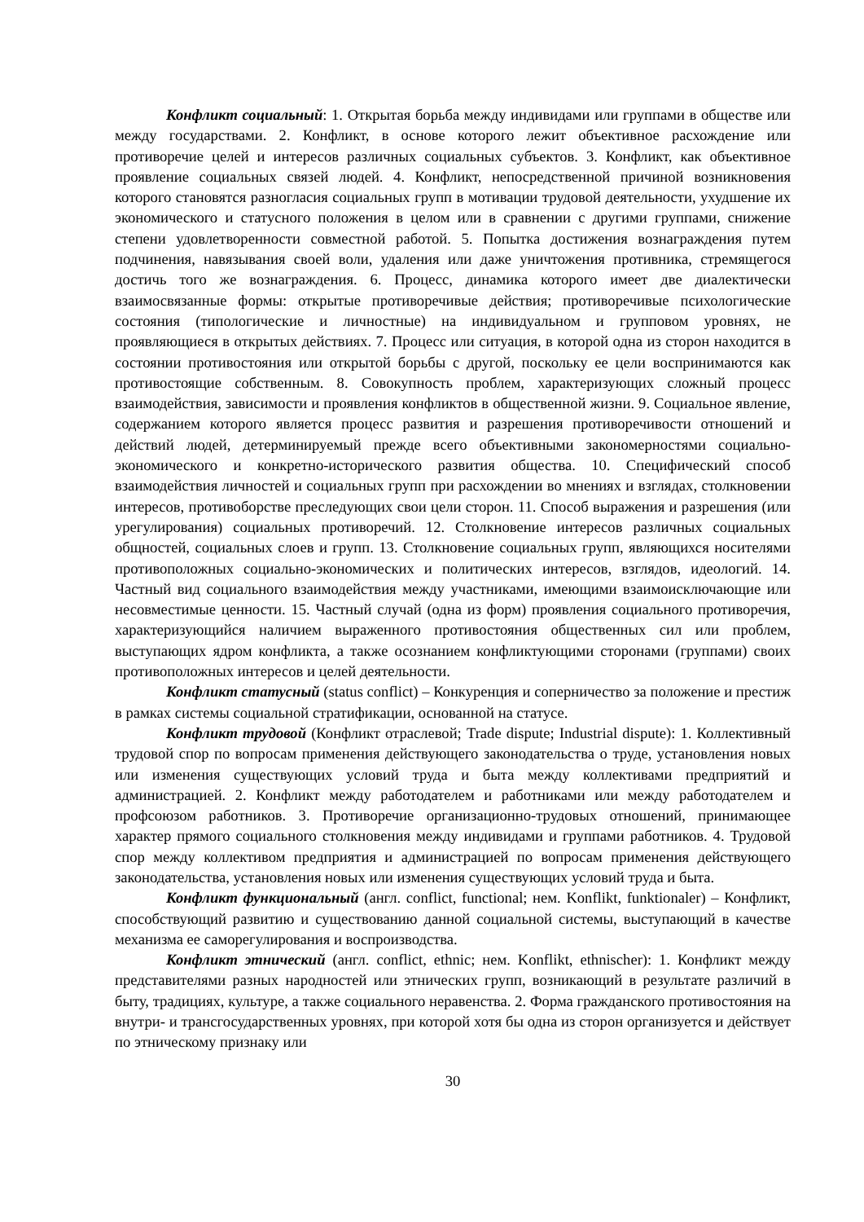Конфликт социальный: 1. Открытая борьба между индивидами или группами в обществе или между государствами. 2. Конфликт, в основе которого лежит объективное расхождение или противоречие целей и интересов различных социальных субъектов. 3. Конфликт, как объективное проявление социальных связей людей. 4. Конфликт, непосредственной причиной возникновения которого становятся разногласия социальных групп в мотивации трудовой деятельности, ухудшение их экономического и статусного положения в целом или в сравнении с другими группами, снижение степени удовлетворенности совместной работой. 5. Попытка достижения вознаграждения путем подчинения, навязывания своей воли, удаления или даже уничтожения противника, стремящегося достичь того же вознаграждения. 6. Процесс, динамика которого имеет две диалектически взаимосвязанные формы: открытые противоречивые действия; противоречивые психологические состояния (типологические и личностные) на индивидуальном и групповом уровнях, не проявляющиеся в открытых действиях. 7. Процесс или ситуация, в которой одна из сторон находится в состоянии противостояния или открытой борьбы с другой, поскольку ее цели воспринимаются как противостоящие собственным. 8. Совокупность проблем, характеризующих сложный процесс взаимодействия, зависимости и проявления конфликтов в общественной жизни. 9. Социальное явление, содержанием которого является процесс развития и разрешения противоречивости отношений и действий людей, детерминируемый прежде всего объективными закономерностями социально-экономического и конкретно-исторического развития общества. 10. Специфический способ взаимодействия личностей и социальных групп при расхождении во мнениях и взглядах, столкновении интересов, противоборстве преследующих свои цели сторон. 11. Способ выражения и разрешения (или урегулирования) социальных противоречий. 12. Столкновение интересов различных социальных общностей, социальных слоев и групп. 13. Столкновение социальных групп, являющихся носителями противоположных социально-экономических и политических интересов, взглядов, идеологий. 14. Частный вид социального взаимодействия между участниками, имеющими взаимоисключающие или несовместимые ценности. 15. Частный случай (одна из форм) проявления социального противоречия, характеризующийся наличием выраженного противостояния общественных сил или проблем, выступающих ядром конфликта, а также осознанием конфликтующими сторонами (группами) своих противоположных интересов и целей деятельности.
Конфликт статусный (status conflict) – Конкуренция и соперничество за положение и престиж в рамках системы социальной стратификации, основанной на статусе.
Конфликт трудовой (Конфликт отраслевой; Trade dispute; Industrial dispute): 1. Коллективный трудовой спор по вопросам применения действующего законодательства о труде, установления новых или изменения существующих условий труда и быта между коллективами предприятий и администрацией. 2. Конфликт между работодателем и работниками или между работодателем и профсоюзом работников. 3. Противоречие организационно-трудовых отношений, принимающее характер прямого социального столкновения между индивидами и группами работников. 4. Трудовой спор между коллективом предприятия и администрацией по вопросам применения действующего законодательства, установления новых или изменения существующих условий труда и быта.
Конфликт функциональный (англ. conflict, functional; нем. Konflikt, funktionaler) – Конфликт, способствующий развитию и существованию данной социальной системы, выступающий в качестве механизма ее саморегулирования и воспроизводства.
Конфликт этнический (англ. conflict, ethnic; нем. Konflikt, ethnischer): 1. Конфликт между представителями разных народностей или этнических групп, возникающий в результате различий в быту, традициях, культуре, а также социального неравенства. 2. Форма гражданского противостояния на внутри- и трансгосударственных уровнях, при которой хотя бы одна из сторон организуется и действует по этническому признаку или
30